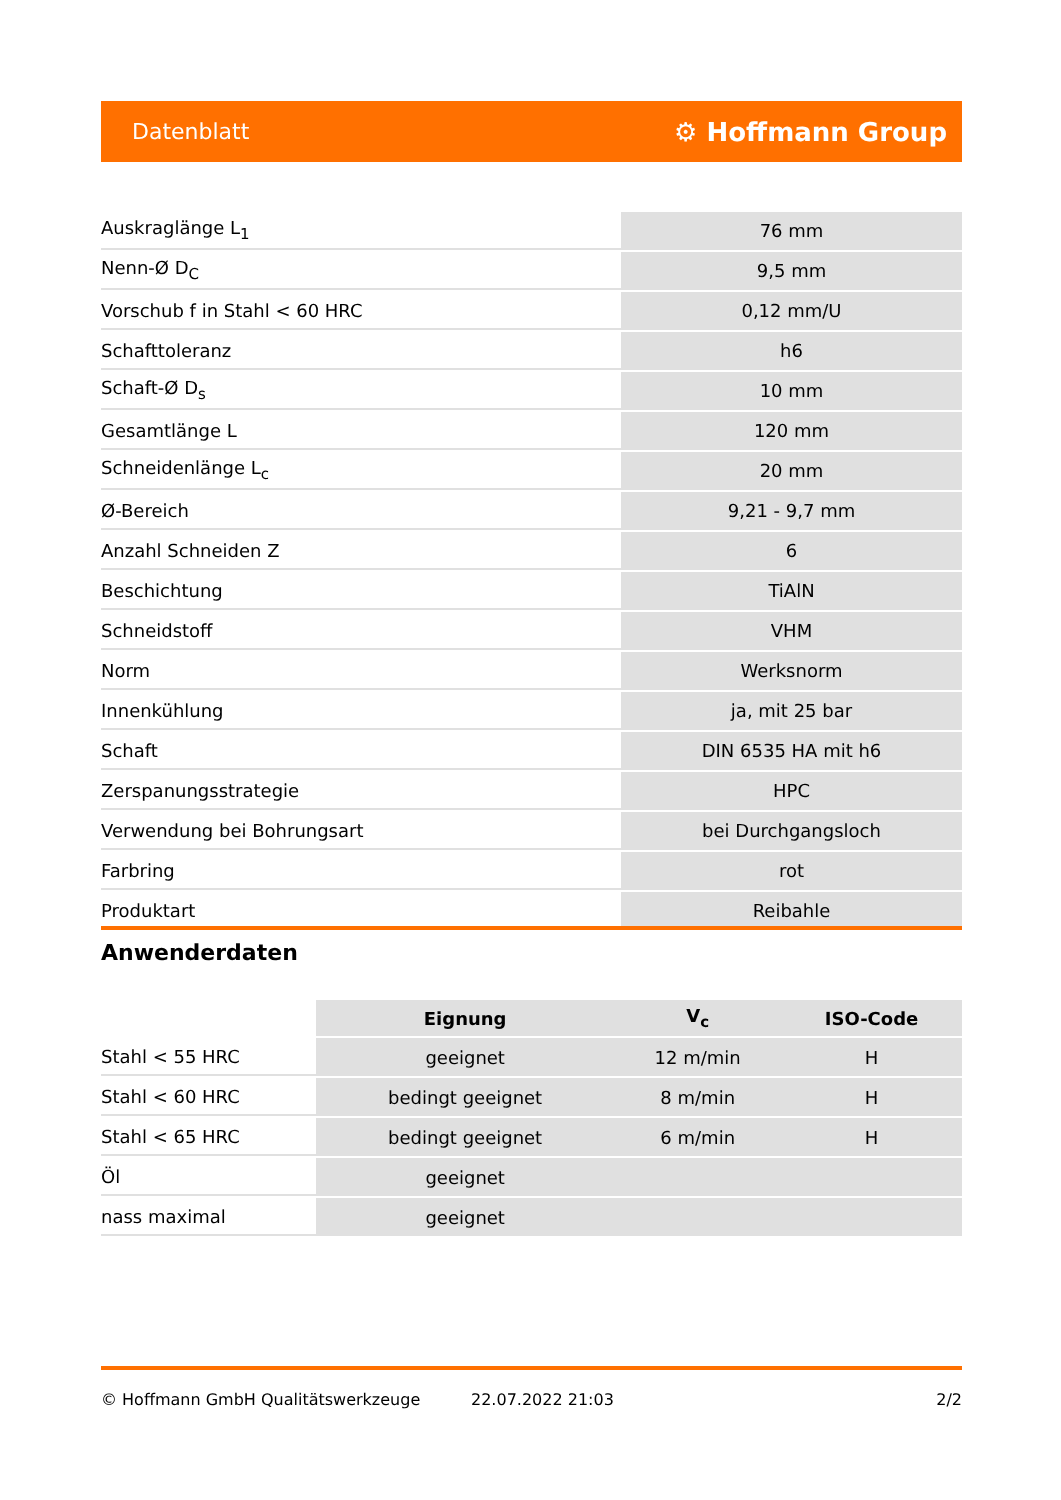Datenblatt ⚙ Hoffmann Group
| Auskraglänge L<sub>1</sub> | 76 mm |
| Nenn-Ø D<sub>C</sub> | 9,5 mm |
| Vorschub f in Stahl < 60 HRC | 0,12 mm/U |
| Schafttoleranz | h6 |
| Schaft-Ø D<sub>s</sub> | 10 mm |
| Gesamtlänge L | 120 mm |
| Schneidenlänge L<sub>c</sub> | 20 mm |
| Ø-Bereich | 9,21 - 9,7 mm |
| Anzahl Schneiden Z | 6 |
| Beschichtung | TiAlN |
| Schneidstoff | VHM |
| Norm | Werksnorm |
| Innenkühlung | ja, mit 25 bar |
| Schaft | DIN 6535 HA mit h6 |
| Zerspanungsstrategie | HPC |
| Verwendung bei Bohrungsart | bei Durchgangsloch |
| Farbring | rot |
| Produktart | Reibahle |
Anwenderdaten
| | Eignung | V<sub>c</sub> | ISO-Code |
| --- | --- | --- | --- |
| Stahl < 55 HRC | geeignet | 12 m/min | H |
| Stahl < 60 HRC | bedingt geeignet | 8 m/min | H |
| Stahl < 65 HRC | bedingt geeignet | 6 m/min | H |
| Öl | geeignet | | |
| nass maximal | geeignet | | |
© Hoffmann GmbH Qualitätswerkzeuge 22.07.2022 21:03 2/2